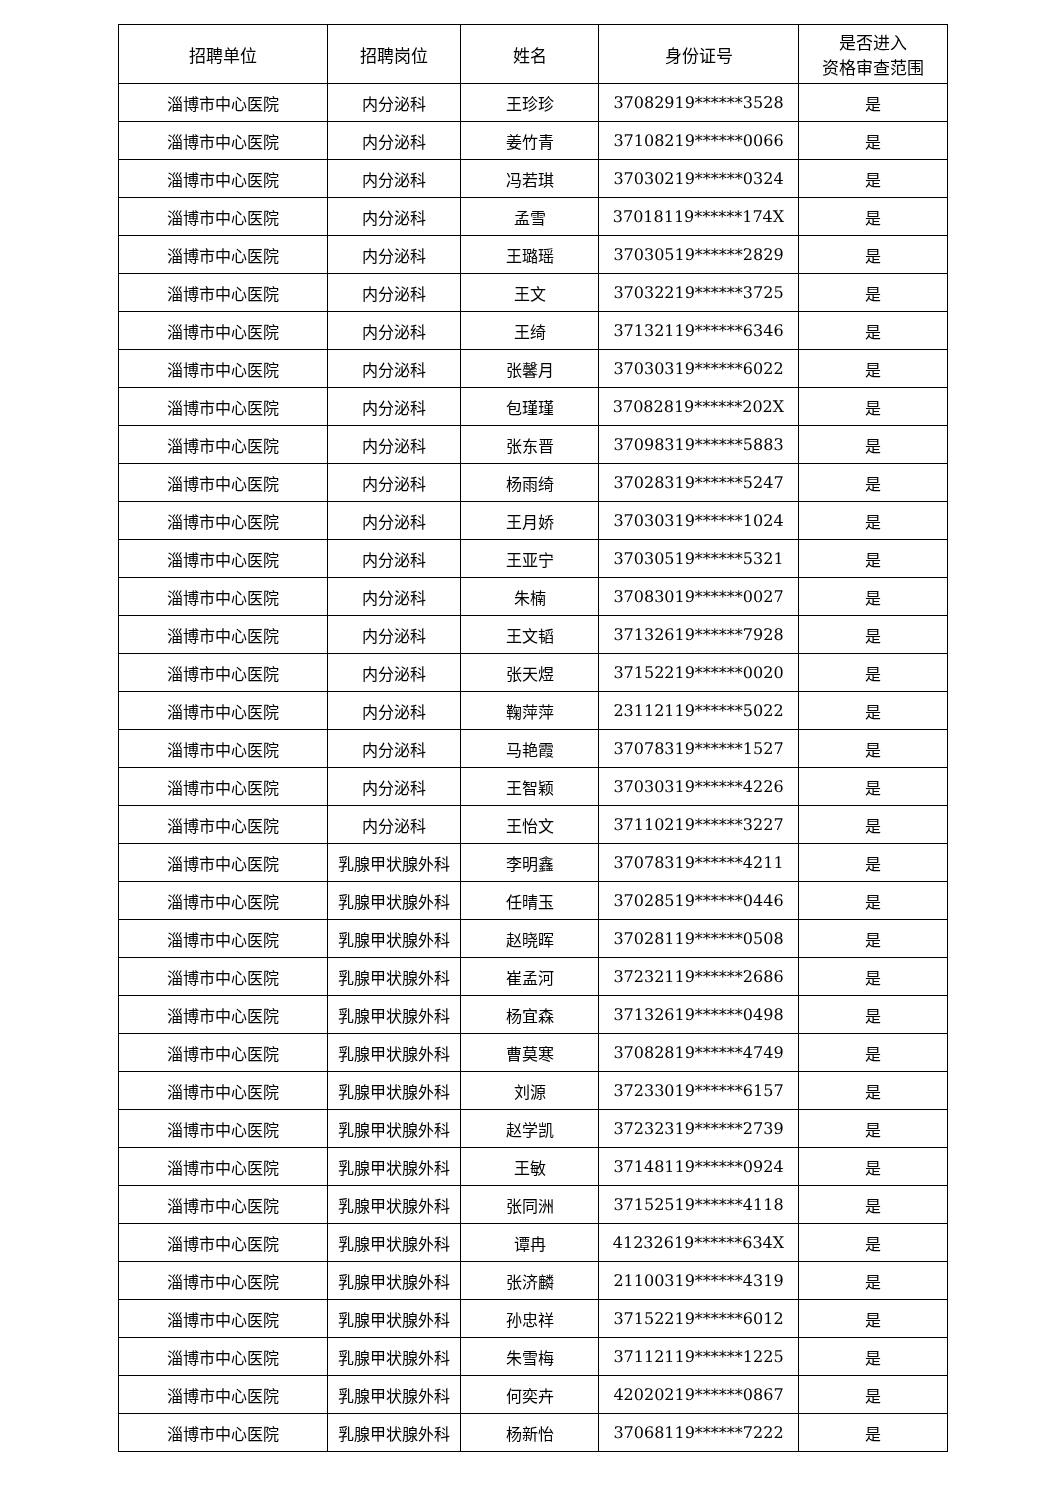| 招聘单位 | 招聘岗位 | 姓名 | 身份证号 | 是否进入 资格审查范围 |
| --- | --- | --- | --- | --- |
| 淄博市中心医院 | 内分泌科 | 王珍珍 | 37082919******3528 | 是 |
| 淄博市中心医院 | 内分泌科 | 姜竹青 | 37108219******0066 | 是 |
| 淄博市中心医院 | 内分泌科 | 冯若琪 | 37030219******0324 | 是 |
| 淄博市中心医院 | 内分泌科 | 孟雪 | 37018119******174X | 是 |
| 淄博市中心医院 | 内分泌科 | 王璐瑶 | 37030519******2829 | 是 |
| 淄博市中心医院 | 内分泌科 | 王文 | 37032219******3725 | 是 |
| 淄博市中心医院 | 内分泌科 | 王绮 | 37132119******6346 | 是 |
| 淄博市中心医院 | 内分泌科 | 张馨月 | 37030319******6022 | 是 |
| 淄博市中心医院 | 内分泌科 | 包瑾瑾 | 37082819******202X | 是 |
| 淄博市中心医院 | 内分泌科 | 张东晋 | 37098319******5883 | 是 |
| 淄博市中心医院 | 内分泌科 | 杨雨绮 | 37028319******5247 | 是 |
| 淄博市中心医院 | 内分泌科 | 王月娇 | 37030319******1024 | 是 |
| 淄博市中心医院 | 内分泌科 | 王亚宁 | 37030519******5321 | 是 |
| 淄博市中心医院 | 内分泌科 | 朱楠 | 37083019******0027 | 是 |
| 淄博市中心医院 | 内分泌科 | 王文韬 | 37132619******7928 | 是 |
| 淄博市中心医院 | 内分泌科 | 张天煜 | 37152219******0020 | 是 |
| 淄博市中心医院 | 内分泌科 | 鞠萍萍 | 23112119******5022 | 是 |
| 淄博市中心医院 | 内分泌科 | 马艳霞 | 37078319******1527 | 是 |
| 淄博市中心医院 | 内分泌科 | 王智颖 | 37030319******4226 | 是 |
| 淄博市中心医院 | 内分泌科 | 王怡文 | 37110219******3227 | 是 |
| 淄博市中心医院 | 乳腺甲状腺外科 | 李明鑫 | 37078319******4211 | 是 |
| 淄博市中心医院 | 乳腺甲状腺外科 | 任晴玉 | 37028519******0446 | 是 |
| 淄博市中心医院 | 乳腺甲状腺外科 | 赵晓晖 | 37028119******0508 | 是 |
| 淄博市中心医院 | 乳腺甲状腺外科 | 崔孟河 | 37232119******2686 | 是 |
| 淄博市中心医院 | 乳腺甲状腺外科 | 杨宜森 | 37132619******0498 | 是 |
| 淄博市中心医院 | 乳腺甲状腺外科 | 曹莫寒 | 37082819******4749 | 是 |
| 淄博市中心医院 | 乳腺甲状腺外科 | 刘源 | 37233019******6157 | 是 |
| 淄博市中心医院 | 乳腺甲状腺外科 | 赵学凯 | 37232319******2739 | 是 |
| 淄博市中心医院 | 乳腺甲状腺外科 | 王敏 | 37148119******0924 | 是 |
| 淄博市中心医院 | 乳腺甲状腺外科 | 张同洲 | 37152519******4118 | 是 |
| 淄博市中心医院 | 乳腺甲状腺外科 | 谭冉 | 41232619******634X | 是 |
| 淄博市中心医院 | 乳腺甲状腺外科 | 张济麟 | 21100319******4319 | 是 |
| 淄博市中心医院 | 乳腺甲状腺外科 | 孙忠祥 | 37152219******6012 | 是 |
| 淄博市中心医院 | 乳腺甲状腺外科 | 朱雪梅 | 37112119******1225 | 是 |
| 淄博市中心医院 | 乳腺甲状腺外科 | 何奕卉 | 42020219******0867 | 是 |
| 淄博市中心医院 | 乳腺甲状腺外科 | 杨新怡 | 37068119******7222 | 是 |